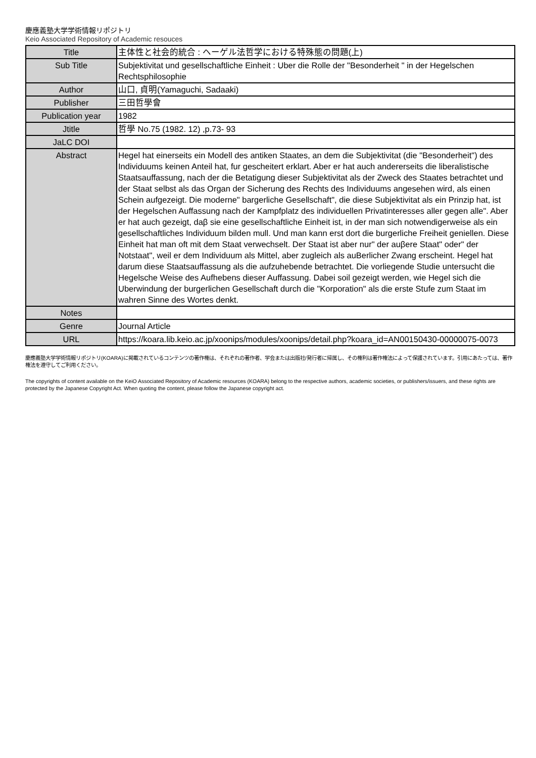慶應義塾大学学術情報リポジトリ
Keio Associated Repository of Academic resouces
| Title | 主体性と社会的統合 : ヘーゲル法哲学における特殊態の問題(上) |
| Sub Title | Subjektivitat und gesellschaftliche Einheit : Uber die Rolle der "Besonderheit " in der Hegelschen Rechtsphilosophie |
| Author | 山口, 貞明(Yamaguchi, Sadaaki) |
| Publisher | 三田哲學會 |
| Publication year | 1982 |
| Jtitle | 哲學 No.75 (1982. 12) ,p.73- 93 |
| JaLC DOI | |
| Abstract | Hegel hat einerseits ein Modell des antiken Staates, an dem die Subjektivitat (die "Besonderheit") des Individuums keinen Anteil hat, fur gescheitert erklart. Aber er hat auch andererseits die liberalistische Staatsauffassung, nach der die Betatigung dieser Subjektivitat als der Zweck des Staates betrachtet und der Staat selbst als das Organ der Sicherung des Rechts des Individuums angesehen wird, als einen Schein aufgezeigt. Die moderne" bargerliche Gesellschaft", die diese Subjektivitat als ein Prinzip hat, ist der Hegelschen Auffassung nach der Kampfplatz des individuellen Privatinteresses aller gegen alle". Aber er hat auch gezeigt, daβ sie eine gesellschaftliche Einheit ist, in der man sich notwendigerweise als ein gesellschaftliches Individuum bilden mull. Und man kann erst dort die burgerliche Freiheit geniellen. Diese Einheit hat man oft mit dem Staat verwechselt. Der Staat ist aber nur" der auβere Staat" oder" der Notstaat", weil er dem Individuum als Mittel, aber zugleich als auBerlicher Zwang erscheint. Hegel hat darum diese Staatsauffassung als die aufzuhebende betrachtet. Die vorliegende Studie untersucht die Hegelsche Weise des Aufhebens dieser Auffassung. Dabei soil gezeigt werden, wie Hegel sich die Uberwindung der burgerlichen Gesellschaft durch die "Korporation" als die erste Stufe zum Staat im wahren Sinne des Wortes denkt. |
| Notes | |
| Genre | Journal Article |
| URL | https://koara.lib.keio.ac.jp/xoonips/modules/xoonips/detail.php?koara_id=AN00150430-00000075-0073 |
慶應義塾大学学術情報リポジトリ(KOARA)に掲載されているコンテンツの著作権は、それぞれの著作者、学会または出版社/発行者に帰属し、その権利は著作権法によって保護されています。引用にあたっては、著作権法を遵守してご利用ください。
The copyrights of content available on the KeiO Associated Repository of Academic resources (KOARA) belong to the respective authors, academic societies, or publishers/issuers, and these rights are protected by the Japanese Copyright Act. When quoting the content, please follow the Japanese copyright act.